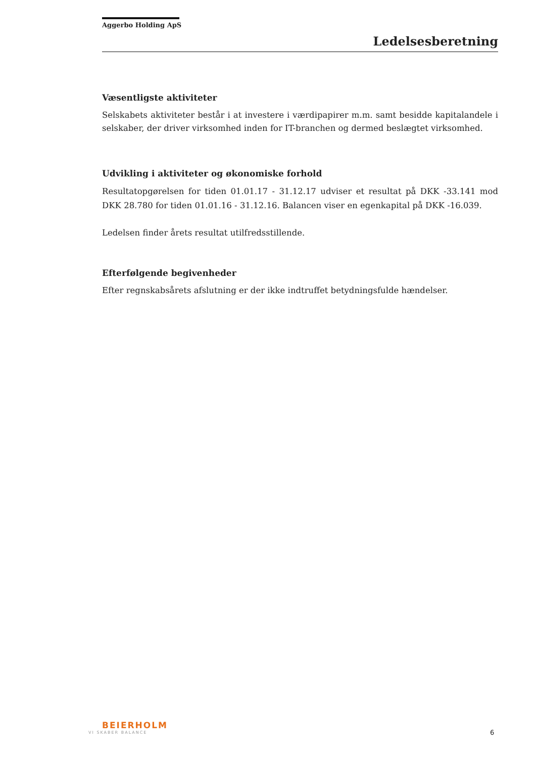Aggerbo Holding ApS
Ledelsesberetning
Væsentligste aktiviteter
Selskabets aktiviteter består i at investere i værdipapirer m.m. samt besidde kapitalandele i selskaber, der driver virksomhed inden for IT-branchen og dermed beslægtet virksomhed.
Udvikling i aktiviteter og økonomiske forhold
Resultatopgørelsen for tiden 01.01.17 - 31.12.17 udviser et resultat på DKK -33.141 mod DKK 28.780 for tiden 01.01.16 - 31.12.16. Balancen viser en egenkapital på DKK -16.039.
Ledelsen finder årets resultat utilfredsstillende.
Efterfølgende begivenheder
Efter regnskabsårets afslutning er der ikke indtruffet betydningsfulde hændelser.
BEIERHOLM
VI SKABER BALANCE
6